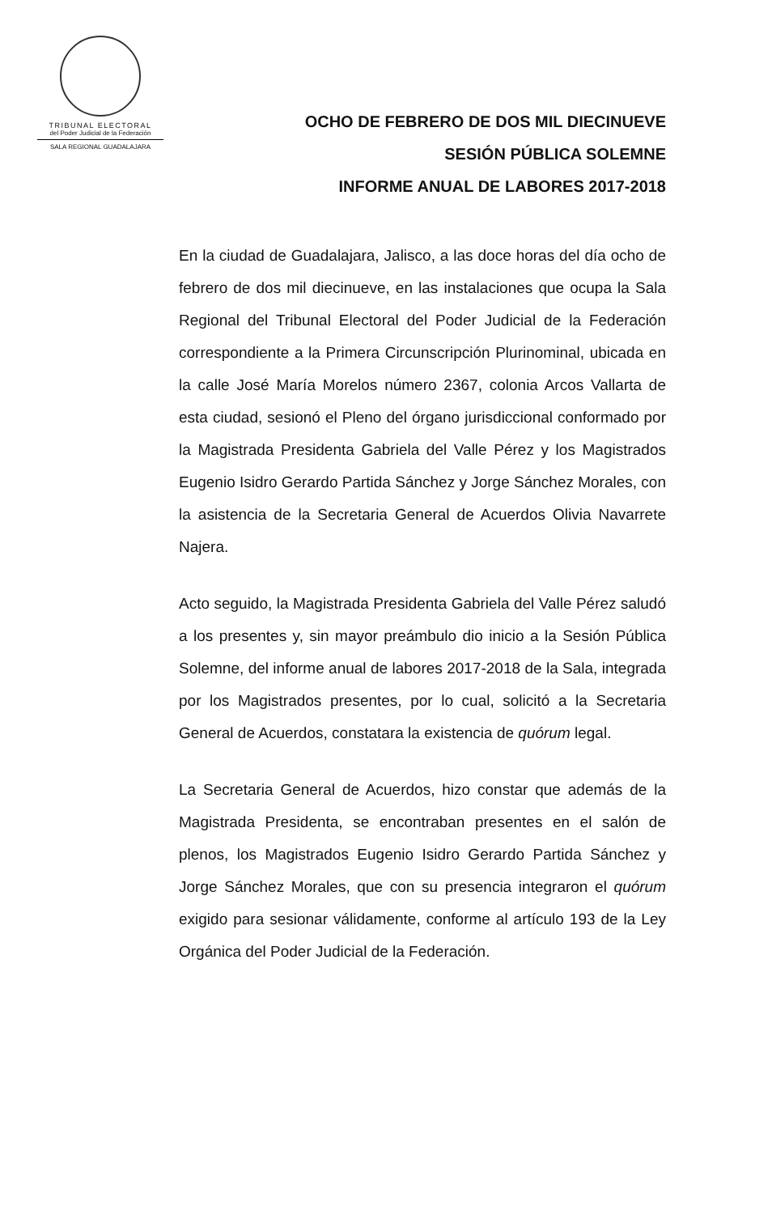TRIBUNAL ELECTORAL
del Poder Judicial de la Federación
SALA REGIONAL GUADALAJARA
OCHO DE FEBRERO DE DOS MIL DIECINUEVE
SESIÓN PÚBLICA SOLEMNE
INFORME ANUAL DE LABORES 2017-2018
En la ciudad de Guadalajara, Jalisco, a las doce horas del día ocho de febrero de dos mil diecinueve, en las instalaciones que ocupa la Sala Regional del Tribunal Electoral del Poder Judicial de la Federación correspondiente a la Primera Circunscripción Plurinominal, ubicada en la calle José María Morelos número 2367, colonia Arcos Vallarta de esta ciudad, sesionó el Pleno del órgano jurisdiccional conformado por la Magistrada Presidenta Gabriela del Valle Pérez y los Magistrados Eugenio Isidro Gerardo Partida Sánchez y Jorge Sánchez Morales, con la asistencia de la Secretaria General de Acuerdos Olivia Navarrete Najera.
Acto seguido, la Magistrada Presidenta Gabriela del Valle Pérez saludó a los presentes y, sin mayor preámbulo dio inicio a la Sesión Pública Solemne, del informe anual de labores 2017-2018 de la Sala, integrada por los Magistrados presentes, por lo cual, solicitó a la Secretaria General de Acuerdos, constatara la existencia de quórum legal.
La Secretaria General de Acuerdos, hizo constar que además de la Magistrada Presidenta, se encontraban presentes en el salón de plenos, los Magistrados Eugenio Isidro Gerardo Partida Sánchez y Jorge Sánchez Morales, que con su presencia integraron el quórum exigido para sesionar válidamente, conforme al artículo 193 de la Ley Orgánica del Poder Judicial de la Federación.